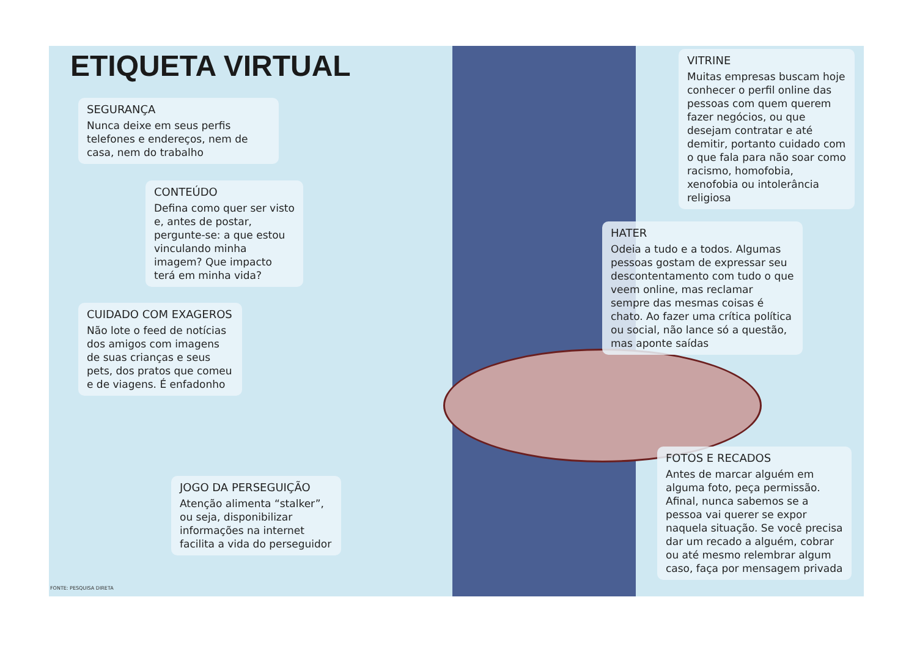ETIQUETA VIRTUAL
SEGURANÇA
Nunca deixe em seus perfis telefones e endereços, nem de casa, nem do trabalho
CONTEÚDO
Defina como quer ser visto e, antes de postar, pergunte-se: a que estou vinculando minha imagem? Que impacto terá em minha vida?
CUIDADO COM EXAGEROS
Não lote o feed de notícias dos amigos com imagens de suas crianças e seus pets, dos pratos que comeu e de viagens. É enfadonho
JOGO DA PERSEGUIÇÃO
Atenção alimenta “stalker”, ou seja, disponibilizar informações na internet facilita a vida do perseguidor
VITRINE
Muitas empresas buscam hoje conhecer o perfil online das pessoas com quem querem fazer negócios, ou que desejam contratar e até demitir, portanto cuidado com o que fala para não soar como racismo, homofobia, xenofobia ou intolerância religiosa
HATER
Odeia a tudo e a todos. Algumas pessoas gostam de expressar seu descontentamento com tudo o que veem online, mas reclamar sempre das mesmas coisas é chato. Ao fazer uma crítica política ou social, não lance só a questão, mas aponte saídas
FOTOS E RECADOS
Antes de marcar alguém em alguma foto, peça permissão. Afinal, nunca sabemos se a pessoa vai querer se expor naquela situação. Se você precisa dar um recado a alguém, cobrar ou até mesmo relembrar algum caso, faça por mensagem privada
FONTE: PESQUISA DIRETA